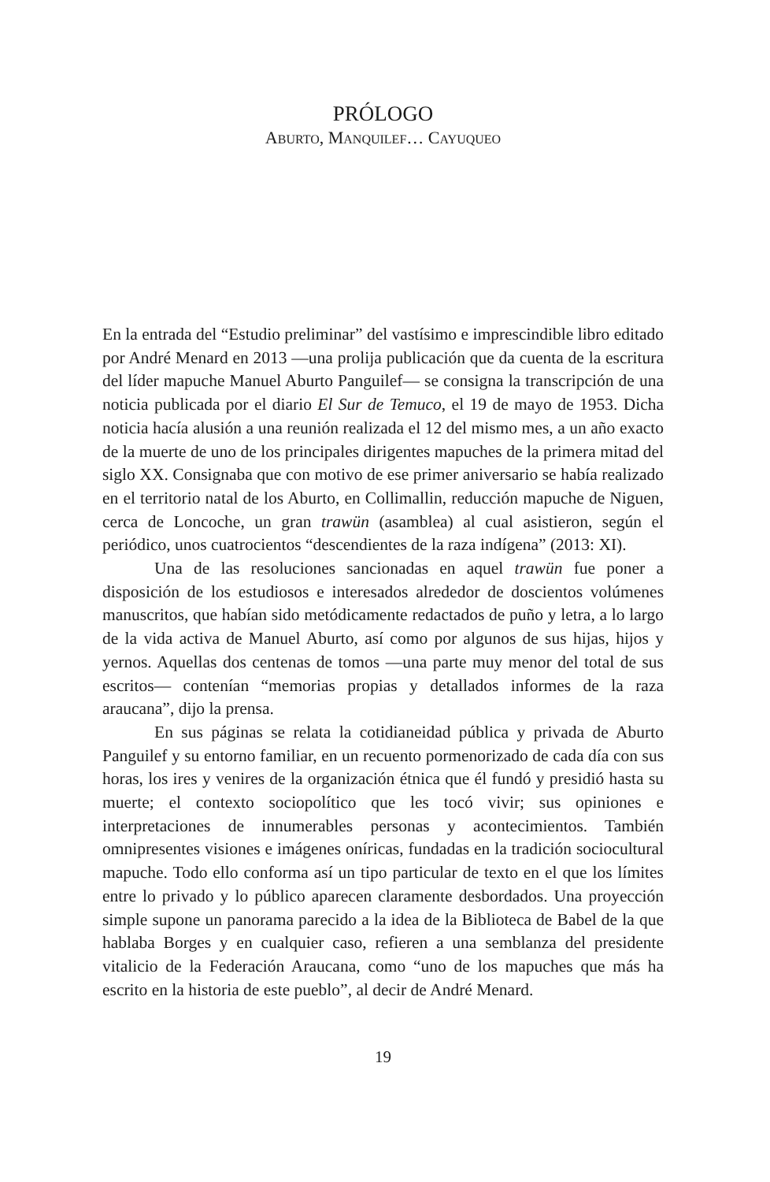PRÓLOGO
ABURTO, MANQUILEF… CAYUQUEO
En la entrada del “Estudio preliminar” del vastísimo e imprescindible libro editado por André Menard en 2013 —una prolija publicación que da cuenta de la escritura del líder mapuche Manuel Aburto Panguilef— se consigna la transcripción de una noticia publicada por el diario El Sur de Temuco, el 19 de mayo de 1953. Dicha noticia hacía alusión a una reunión realizada el 12 del mismo mes, a un año exacto de la muerte de uno de los principales dirigentes mapuches de la primera mitad del siglo XX. Consignaba que con motivo de ese primer aniversario se había realizado en el territorio natal de los Aburto, en Collimallin, reducción mapuche de Niguen, cerca de Loncoche, un gran trawün (asamblea) al cual asistieron, según el periódico, unos cuatrocientos “descendientes de la raza indígena” (2013: XI).
Una de las resoluciones sancionadas en aquel trawün fue poner a disposición de los estudiosos e interesados alrededor de doscientos volúmenes manuscritos, que habían sido metódicamente redactados de puño y letra, a lo largo de la vida activa de Manuel Aburto, así como por algunos de sus hijas, hijos y yernos. Aquellas dos centenas de tomos —una parte muy menor del total de sus escritos— contenían “memorias propias y detallados informes de la raza araucana”, dijo la prensa.
En sus páginas se relata la cotidianeidad pública y privada de Aburto Panguilef y su entorno familiar, en un recuento pormenorizado de cada día con sus horas, los ires y venires de la organización étnica que él fundó y presidió hasta su muerte; el contexto sociopolítico que les tocó vivir; sus opiniones e interpretaciones de innumerables personas y acontecimientos. También omnipresentes visiones e imágenes oníricas, fundadas en la tradición sociocultural mapuche. Todo ello conforma así un tipo particular de texto en el que los límites entre lo privado y lo público aparecen claramente desbordados. Una proyección simple supone un panorama parecido a la idea de la Biblioteca de Babel de la que hablaba Borges y en cualquier caso, refieren a una semblanza del presidente vitalicio de la Federación Araucana, como “uno de los mapuches que más ha escrito en la historia de este pueblo”, al decir de André Menard.
19